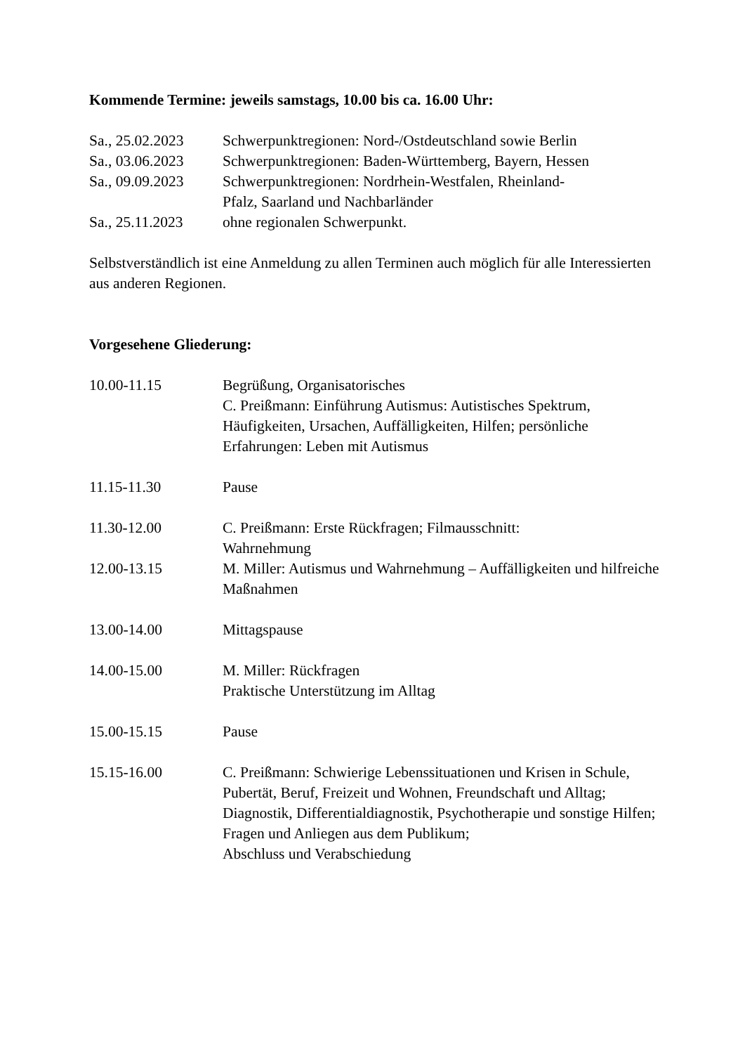Kommende Termine: jeweils samstags, 10.00 bis ca. 16.00 Uhr:
Sa., 25.02.2023
Schwerpunktregionen: Nord-/Ostdeutschland sowie Berlin
Sa., 03.06.2023
Schwerpunktregionen: Baden-Württemberg, Bayern, Hessen
Sa., 09.09.2023
Schwerpunktregionen: Nordrhein-Westfalen, Rheinland-
Pfalz, Saarland und Nachbarländer
Sa., 25.11.2023
ohne regionalen Schwerpunkt.
Selbstverständlich ist eine Anmeldung zu allen Terminen auch möglich für alle Interessierten aus anderen Regionen.
Vorgesehene Gliederung:
10.00-11.15 Begrüßung, Organisatorisches
C. Preißmann: Einführung Autismus: Autistisches Spektrum, Häufigkeiten, Ursachen, Auffälligkeiten, Hilfen; persönliche Erfahrungen: Leben mit Autismus
11.15-11.30 Pause
11.30-12.00 C. Preißmann: Erste Rückfragen; Filmausschnitt:
Wahrnehmung
12.00-13.15 M. Miller: Autismus und Wahrnehmung – Auffälligkeiten und hilfreiche Maßnahmen
13.00-14.00 Mittagspause
14.00-15.00 M. Miller: Rückfragen
Praktische Unterstützung im Alltag
15.00-15.15 Pause
15.15-16.00 C. Preißmann: Schwierige Lebenssituationen und Krisen in Schule, Pubertät, Beruf, Freizeit und Wohnen, Freundschaft und Alltag;
Diagnostik, Differentialdiagnostik, Psychotherapie und sonstige Hilfen;
Fragen und Anliegen aus dem Publikum;
Abschluss und Verabschiedung